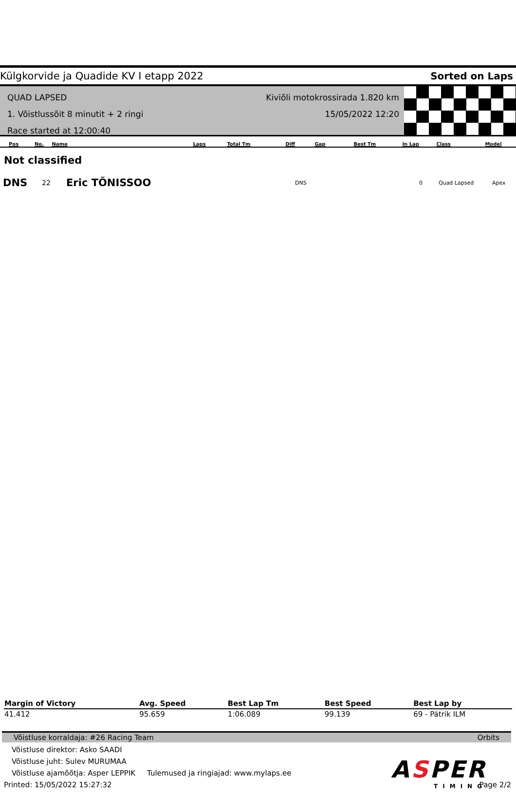Külgkorvide ja Quadide KV I etapp 2022 Sorted on Laps
QUAD LAPSED
1. Võistlussõit 8 minutit + 2 ringi
Race started at 12:00:40
Kiviõli motokrossirada 1.820 km
15/05/2022 12:20
| Pos | No. | Name | Laps | Total Tm | Diff | Gap | Best Tm | In Lap | Class | Model |
| --- | --- | --- | --- | --- | --- | --- | --- | --- | --- | --- |
Not classified
DNS 22 Eric TÕNISSOO DNS 0 Quad Lapsed Apex
| Margin of Victory | Avg. Speed | Best Lap Tm | Best Speed | Best Lap by |
| --- | --- | --- | --- | --- |
| 41.412 | 95.659 | 1:06.089 | 99.139 | 69 - Pätrik ILM |
Võistluse korraldaja: #26 Racing Team Orbits
Võistluse direktor: Asko SAADI
Võistluse juht: Sulev MURUMAA
Võistluse ajamõõtja: Asper LEPPIK Tulemused ja ringiajad: www.mylaps.ee
Printed: 15/05/2022 15:27:32 Page 2/2
ASPER
TIMING